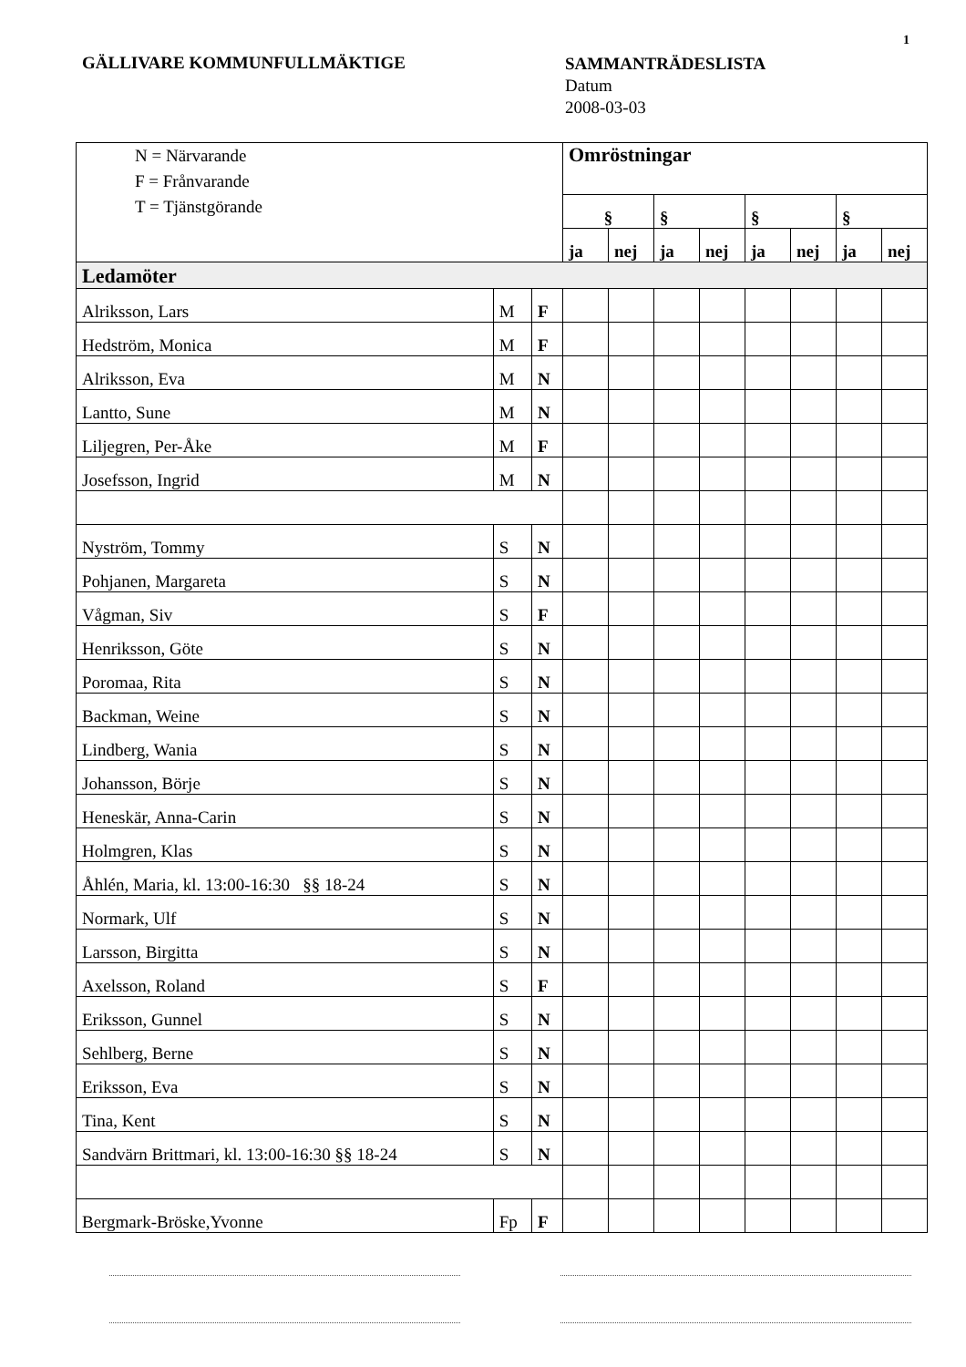1
GÄLLIVARE KOMMUNFULLMÄKTIGE
SAMMANTRÄDESLISTA
Datum
2008-03-03
| N = Närvarande F = Frånvarande T = Tjänstgörande | | | Omröstningar | | | | | | | |
| | | | § | | § | | § | | § | |
| | | | ja | nej | ja | nej | ja | nej | ja | nej |
| Ledamöter | | | | | | | | | | |
| Alriksson, Lars | M | F | | | | | | | | |
| Hedström, Monica | M | F | | | | | | | | |
| Alriksson, Eva | M | N | | | | | | | | |
| Lantto, Sune | M | N | | | | | | | | |
| Liljegren, Per-Åke | M | F | | | | | | | | |
| Josefsson, Ingrid | M | N | | | | | | | | |
| Nyström, Tommy | S | N | | | | | | | | |
| Pohjanen, Margareta | S | N | | | | | | | | |
| Vågman, Siv | S | F | | | | | | | | |
| Henriksson, Göte | S | N | | | | | | | | |
| Poromaa, Rita | S | N | | | | | | | | |
| Backman, Weine | S | N | | | | | | | | |
| Lindberg, Wania | S | N | | | | | | | | |
| Johansson, Börje | S | N | | | | | | | | |
| Heneskär, Anna-Carin | S | N | | | | | | | | |
| Holmgren, Klas | S | N | | | | | | | | |
| Åhlén, Maria, kl. 13:00-16:30 §§ 18-24 | S | N | | | | | | | | |
| Normark, Ulf | S | N | | | | | | | | |
| Larsson, Birgitta | S | N | | | | | | | | |
| Axelsson, Roland | S | F | | | | | | | | |
| Eriksson, Gunnel | S | N | | | | | | | | |
| Sehlberg, Berne | S | N | | | | | | | | |
| Eriksson, Eva | S | N | | | | | | | | |
| Tina, Kent | S | N | | | | | | | | |
| Sandvärn Brittmari, kl. 13:00-16:30 §§ 18-24 | S | N | | | | | | | | |
| Bergmark-Bröske,Yvonne | Fp | F | | | | | | | | |